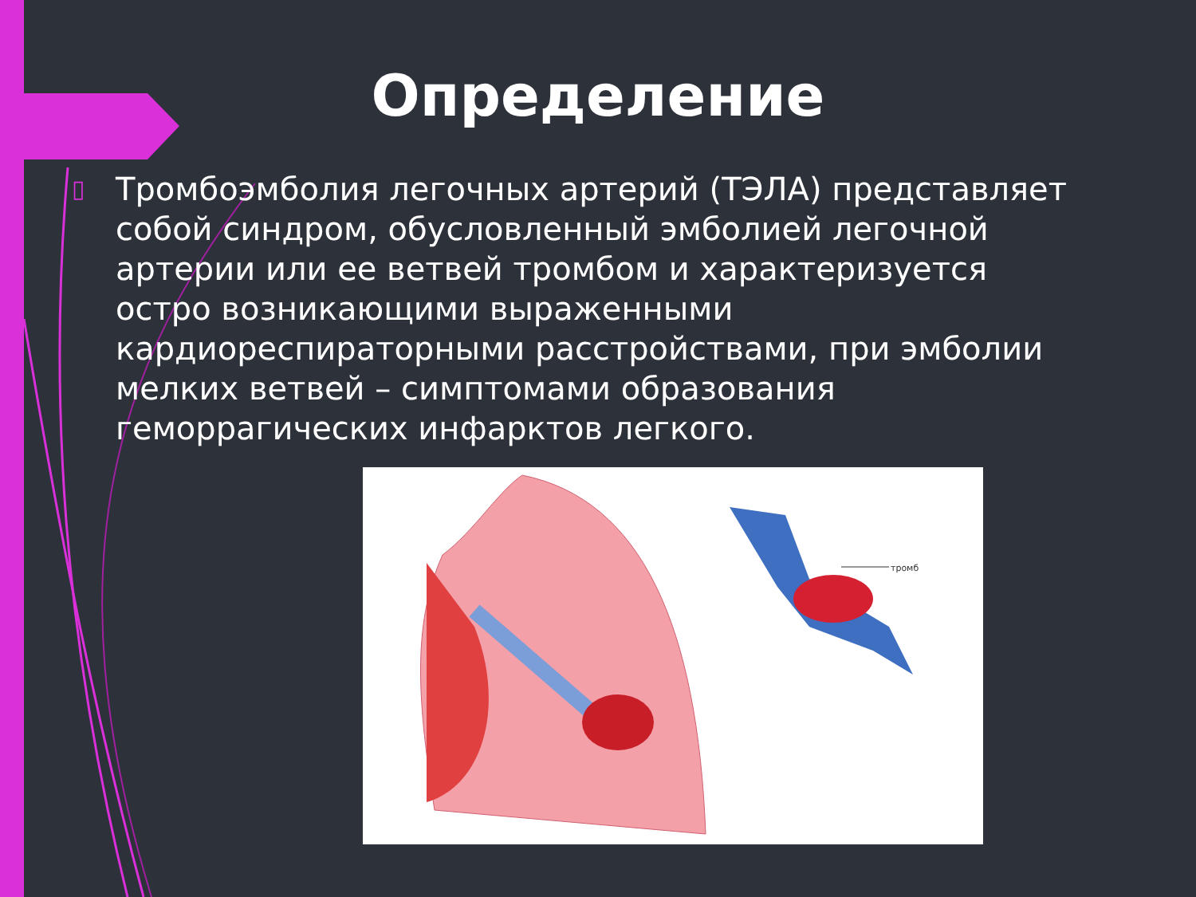Определение
▯ Тромбоэмболия легочных артерий (ТЭЛА) представляет собой синдром, обусловленный эмболией легочной артерии или ее ветвей тромбом и характеризуется остро возникающими выраженными кардиореспираторными расстройствами, при эмболии мелких ветвей – симптомами образования геморрагических инфарктов легкого.
тромб